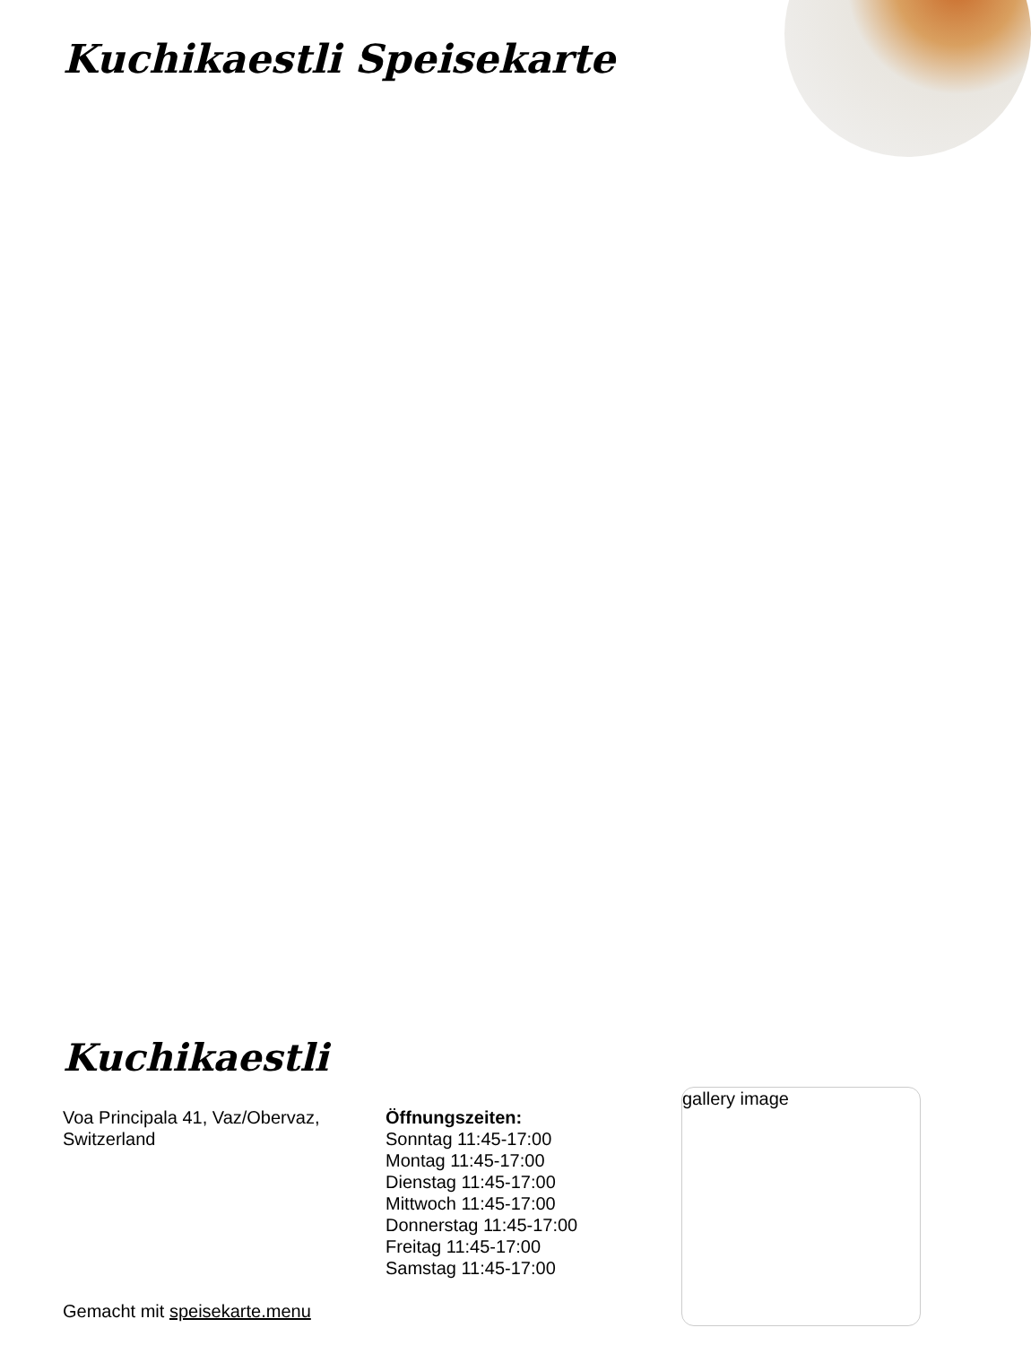Kuchikaestli Speisekarte
Kuchikaestli
Voa Principala 41, Vaz/Obervaz, Switzerland
Gemacht mit speisekarte.menu
Öffnungszeiten:
Sonntag 11:45-17:00
Montag 11:45-17:00
Dienstag 11:45-17:00
Mittwoch 11:45-17:00
Donnerstag 11:45-17:00
Freitag 11:45-17:00
Samstag 11:45-17:00
gallery image